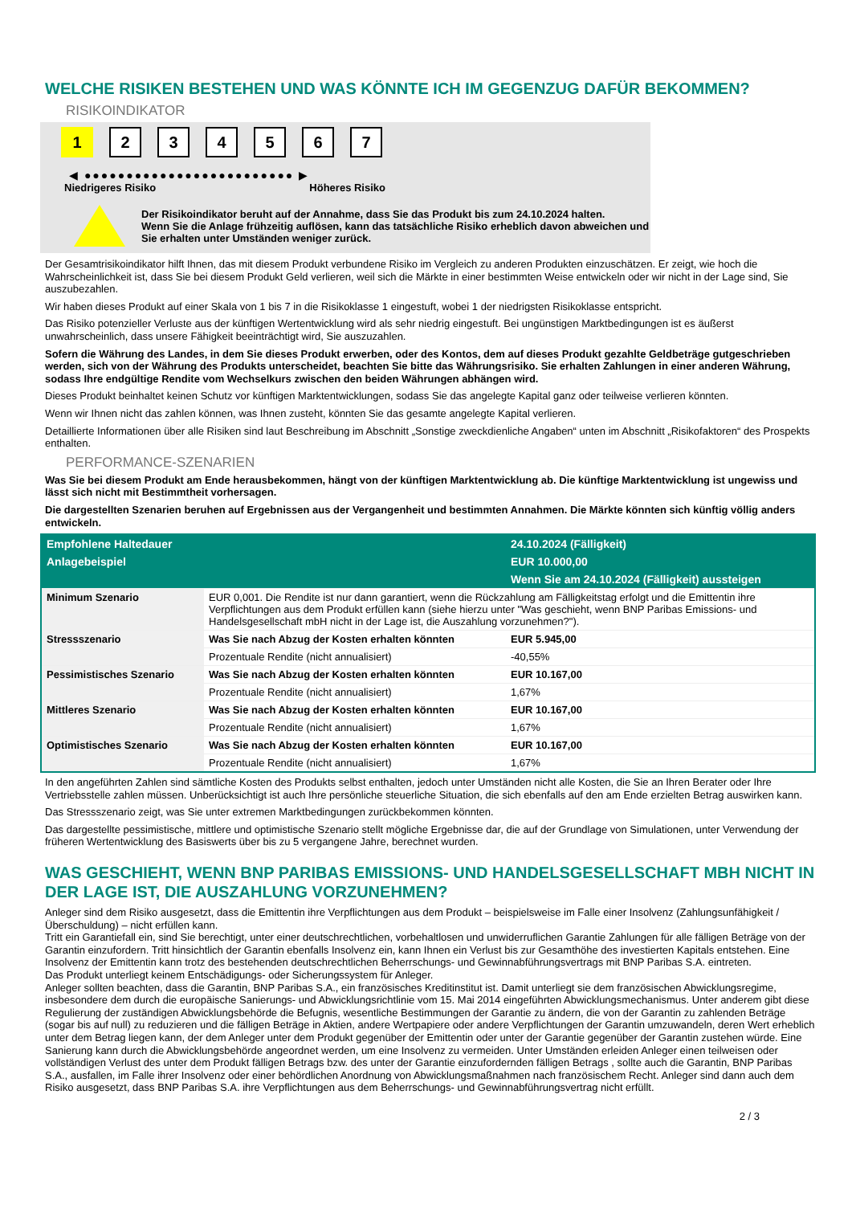WELCHE RISIKEN BESTEHEN UND WAS KÖNNTE ICH IM GEGENZUG DAFÜR BEKOMMEN?
RISIKOINDIKATOR
1 234567
◀ ●●●●●●●●●●●●●●●●●●●●●●●●● ▶
Niedrigeres Risiko Höheres Risiko
Der Risikoindikator beruht auf der Annahme, dass Sie das Produkt bis zum 24.10.2024 halten.
Wenn Sie die Anlage frühzeitig auflösen, kann das tatsächliche Risiko erheblich davon abweichen und Sie erhalten unter Umständen weniger zurück.
Der Gesamtrisikoindikator hilft Ihnen, das mit diesem Produkt verbundene Risiko im Vergleich zu anderen Produkten einzuschätzen. Er zeigt, wie hoch die Wahrscheinlichkeit ist, dass Sie bei diesem Produkt Geld verlieren, weil sich die Märkte in einer bestimmten Weise entwickeln oder wir nicht in der Lage sind, Sie auszubezahlen.
Wir haben dieses Produkt auf einer Skala von 1 bis 7 in die Risikoklasse 1 eingestuft, wobei 1 der niedrigsten Risikoklasse entspricht.
Das Risiko potenzieller Verluste aus der künftigen Wertentwicklung wird als sehr niedrig eingestuft. Bei ungünstigen Marktbedingungen ist es äußerst unwahrscheinlich, dass unsere Fähigkeit beeinträchtigt wird, Sie auszuzahlen.
Sofern die Währung des Landes, in dem Sie dieses Produkt erwerben, oder des Kontos, dem auf dieses Produkt gezahlte Geldbeträge gutgeschrieben werden, sich von der Währung des Produkts unterscheidet, beachten Sie bitte das Währungsrisiko. Sie erhalten Zahlungen in einer anderen Währung, sodass Ihre endgültige Rendite vom Wechselkurs zwischen den beiden Währungen abhängen wird.
Dieses Produkt beinhaltet keinen Schutz vor künftigen Marktentwicklungen, sodass Sie das angelegte Kapital ganz oder teilweise verlieren könnten.
Wenn wir Ihnen nicht das zahlen können, was Ihnen zusteht, könnten Sie das gesamte angelegte Kapital verlieren.
Detaillierte Informationen über alle Risiken sind laut Beschreibung im Abschnitt „Sonstige zweckdienliche Angaben“ unten im Abschnitt „Risikofaktoren“ des Prospekts enthalten.
PERFORMANCE-SZENARIEN
Was Sie bei diesem Produkt am Ende herausbekommen, hängt von der künftigen Marktentwicklung ab. Die künftige Marktentwicklung ist ungewiss und lässt sich nicht mit Bestimmtheit vorhersagen.
Die dargestellten Szenarien beruhen auf Ergebnissen aus der Vergangenheit und bestimmten Annahmen. Die Märkte könnten sich künftig völlig anders entwickeln.
| Empfohlene Haltedauer | | 24.10.2024 (Fälligkeit) |
| --- | --- | --- |
| Anlagebeispiel | | EUR 10.000,00 |
| | | Wenn Sie am 24.10.2024 (Fälligkeit) aussteigen |
| Minimum Szenario | EUR 0,001. Die Rendite ist nur dann garantiert, wenn die Rückzahlung am Fälligkeitstag erfolgt und die Emittentin ihre Verpflichtungen aus dem Produkt erfüllen kann (siehe hierzu unter "Was geschieht, wenn BNP Paribas Emissions- und Handelsgesellschaft mbH nicht in der Lage ist, die Auszahlung vorzunehmen?"). | |
| Stressszenario | Was Sie nach Abzug der Kosten erhalten könnten | EUR 5.945,00 |
| | Prozentuale Rendite (nicht annualisiert) | -40,55% |
| Pessimistisches Szenario | Was Sie nach Abzug der Kosten erhalten könnten | EUR 10.167,00 |
| | Prozentuale Rendite (nicht annualisiert) | 1,67% |
| Mittleres Szenario | Was Sie nach Abzug der Kosten erhalten könnten | EUR 10.167,00 |
| | Prozentuale Rendite (nicht annualisiert) | 1,67% |
| Optimistisches Szenario | Was Sie nach Abzug der Kosten erhalten könnten | EUR 10.167,00 |
| | Prozentuale Rendite (nicht annualisiert) | 1,67% |
In den angeführten Zahlen sind sämtliche Kosten des Produkts selbst enthalten, jedoch unter Umständen nicht alle Kosten, die Sie an Ihren Berater oder Ihre Vertriebsstelle zahlen müssen. Unberücksichtigt ist auch Ihre persönliche steuerliche Situation, die sich ebenfalls auf den am Ende erzielten Betrag auswirken kann.
Das Stressszenario zeigt, was Sie unter extremen Marktbedingungen zurückbekommen könnten.
Das dargestellte pessimistische, mittlere und optimistische Szenario stellt mögliche Ergebnisse dar, die auf der Grundlage von Simulationen, unter Verwendung der früheren Wertentwicklung des Basiswerts über bis zu 5 vergangene Jahre, berechnet wurden.
WAS GESCHIEHT, WENN BNP PARIBAS EMISSIONS- UND HANDELSGESELLSCHAFT MBH NICHT IN DER LAGE IST, DIE AUSZAHLUNG VORZUNEHMEN?
Anleger sind dem Risiko ausgesetzt, dass die Emittentin ihre Verpflichtungen aus dem Produkt – beispielsweise im Falle einer Insolvenz (Zahlungsunfähigkeit / Überschuldung) – nicht erfüllen kann.
Tritt ein Garantiefall ein, sind Sie berechtigt, unter einer deutschrechtlichen, vorbehaltlosen und unwiderruflichen Garantie Zahlungen für alle fälligen Beträge von der Garantin einzufordern. Tritt hinsichtlich der Garantin ebenfalls Insolvenz ein, kann Ihnen ein Verlust bis zur Gesamthöhe des investierten Kapitals entstehen. Eine Insolvenz der Emittentin kann trotz des bestehenden deutschrechtlichen Beherrschungs- und Gewinnabführungsvertrags mit BNP Paribas S.A. eintreten.
Das Produkt unterliegt keinem Entschädigungs- oder Sicherungssystem für Anleger.
Anleger sollten beachten, dass die Garantin, BNP Paribas S.A., ein französisches Kreditinstitut ist. Damit unterliegt sie dem französischen Abwicklungsregime, insbesondere dem durch die europäische Sanierungs- und Abwicklungsrichtlinie vom 15. Mai 2014 eingeführten Abwicklungsmechanismus. Unter anderem gibt diese Regulierung der zuständigen Abwicklungsbehörde die Befugnis, wesentliche Bestimmungen der Garantie zu ändern, die von der Garantin zu zahlenden Beträge (sogar bis auf null) zu reduzieren und die fälligen Beträge in Aktien, andere Wertpapiere oder andere Verpflichtungen der Garantin umzuwandeln, deren Wert erheblich unter dem Betrag liegen kann, der dem Anleger unter dem Produkt gegenüber der Emittentin oder unter der Garantie gegenüber der Garantin zustehen würde. Eine Sanierung kann durch die Abwicklungsbehörde angeordnet werden, um eine Insolvenz zu vermeiden. Unter Umständen erleiden Anleger einen teilweisen oder vollständigen Verlust des unter dem Produkt fälligen Betrags bzw. des unter der Garantie einzufordernden fälligen Betrags , sollte auch die Garantin, BNP Paribas S.A., ausfallen, im Falle ihrer Insolvenz oder einer behördlichen Anordnung von Abwicklungsmaßnahmen nach französischem Recht. Anleger sind dann auch dem Risiko ausgesetzt, dass BNP Paribas S.A. ihre Verpflichtungen aus dem Beherrschungs- und Gewinnabführungsvertrag nicht erfüllt.
2 / 3